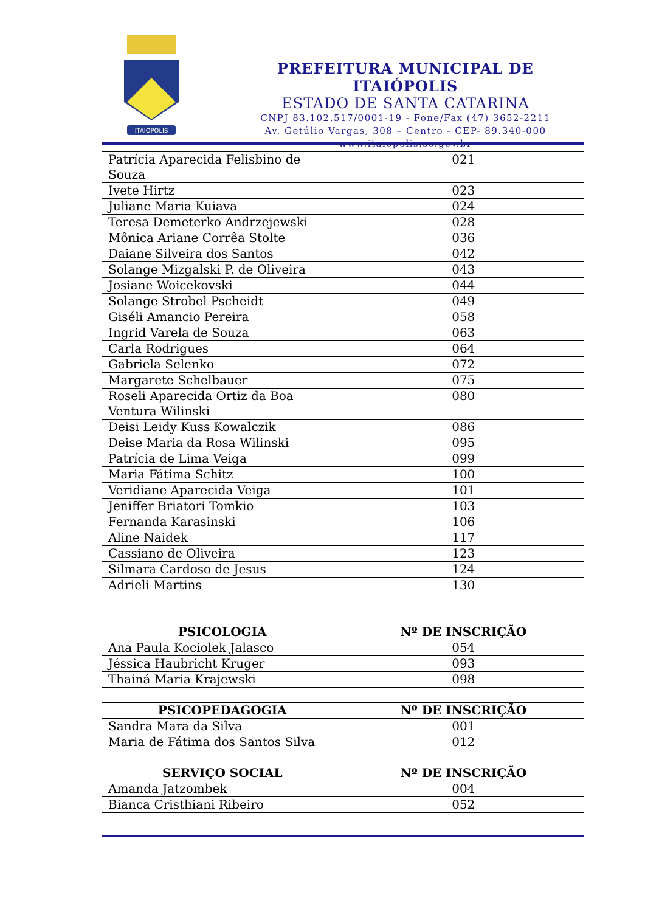ITAIOPOLIS
PREFEITURA MUNICIPAL DE ITAIÓPOLIS
ESTADO DE SANTA CATARINA
CNPJ 83.102.517/0001-19 - Fone/Fax (47) 3652-2211
Av. Getúlio Vargas, 308 – Centro - CEP- 89.340-000
www.itaiopolis.sc.gov.br
| Patrícia Aparecida Felisbino de Souza | 021 |
| Ivete Hirtz | 023 |
| Juliane Maria Kuiava | 024 |
| Teresa Demeterko Andrzejewski | 028 |
| Mônica Ariane Corrêa Stolte | 036 |
| Daiane Silveira dos Santos | 042 |
| Solange Mizgalski P. de Oliveira | 043 |
| Josiane Woicekovski | 044 |
| Solange Strobel Pscheidt | 049 |
| Giséli Amancio Pereira | 058 |
| Ingrid Varela de Souza | 063 |
| Carla Rodrigues | 064 |
| Gabriela Selenko | 072 |
| Margarete Schelbauer | 075 |
| Roseli Aparecida Ortiz da Boa Ventura Wilinski | 080 |
| Deisi Leidy Kuss Kowalczik | 086 |
| Deise Maria da Rosa Wilinski | 095 |
| Patrícia de Lima Veiga | 099 |
| Maria Fátima Schitz | 100 |
| Veridiane Aparecida Veiga | 101 |
| Jeniffer Briatori Tomkio | 103 |
| Fernanda Karasinski | 106 |
| Aline Naidek | 117 |
| Cassiano de Oliveira | 123 |
| Silmara Cardoso de Jesus | 124 |
| Adrieli Martins | 130 |
| PSICOLOGIA | Nº DE INSCRIÇÃO |
| --- | --- |
| Ana Paula Kociolek Jalasco | 054 |
| Jéssica Haubricht Kruger | 093 |
| Thainá Maria Krajewski | 098 |
| PSICOPEDAGOGIA | Nº DE INSCRIÇÃO |
| --- | --- |
| Sandra Mara da Silva | 001 |
| Maria de Fátima dos Santos Silva | 012 |
| SERVIÇO SOCIAL | Nº DE INSCRIÇÃO |
| --- | --- |
| Amanda Jatzombek | 004 |
| Bianca Cristhiani Ribeiro | 052 |